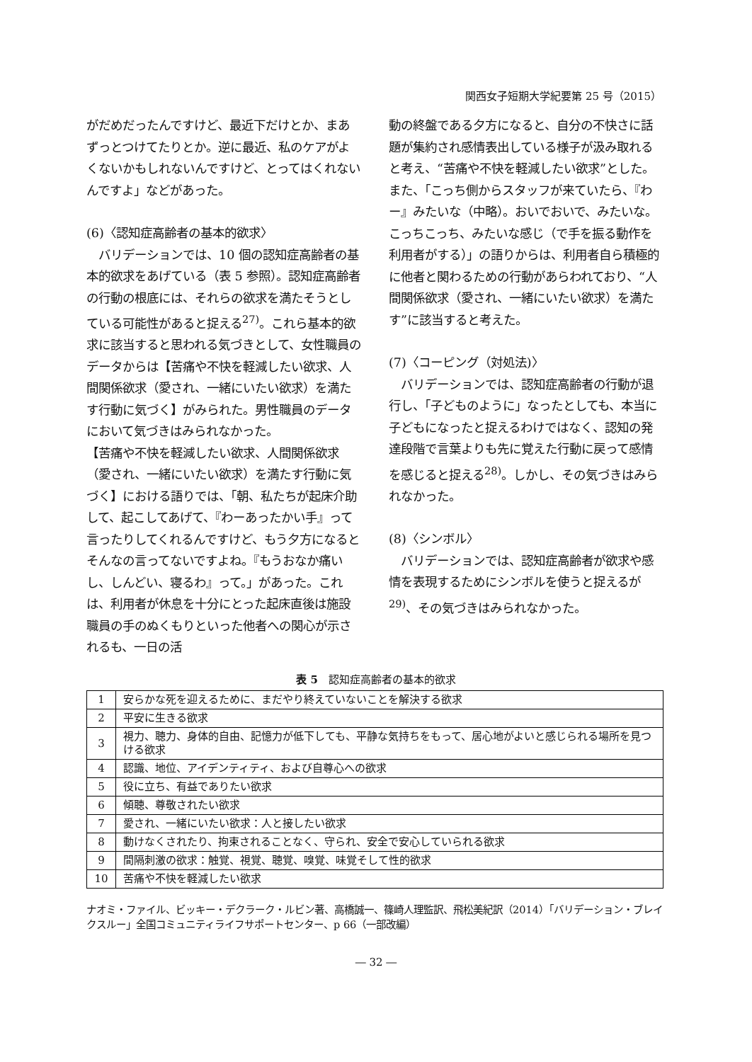関西女子短期大学紀要第 25 号（2015）
がだめだったんですけど、最近下だけとか、まあずっとつけてたりとか。逆に最近、私のケアがよくないかもしれないんですけど、とってはくれないんですよ」などがあった。
(6)〈認知症高齢者の基本的欲求〉
　バリデーションでは、10 個の認知症高齢者の基本的欲求をあげている（表 5 参照）。認知症高齢者の行動の根底には、それらの欲求を満たそうとしている可能性があると捉える<sup>27)</sup>。これら基本的欲求に該当すると思われる気づきとして、女性職員のデータからは【苦痛や不快を軽減したい欲求、人間関係欲求（愛され、一緒にいたい欲求）を満たす行動に気づく】がみられた。男性職員のデータにおいて気づきはみられなかった。
【苦痛や不快を軽減したい欲求、人間関係欲求（愛され、一緒にいたい欲求）を満たす行動に気づく】における語りでは、「朝、私たちが起床介助して、起こしてあげて、『わーあったかい手』って言ったりしてくれるんですけど、もう夕方になるとそんなの言ってないですよね。『もうおなか痛いし、しんどい、寝るわ』って。」があった。これは、利用者が休息を十分にとった起床直後は施設職員の手のぬくもりといった他者への関心が示されるも、一日の活
動の終盤である夕方になると、自分の不快さに話題が集約され感情表出している様子が汲み取れると考え、“苦痛や不快を軽減したい欲求”とした。また、「こっち側からスタッフが来ていたら、『わー』みたいな（中略）。おいでおいで、みたいな。こっちこっち、みたいな感じ（で手を振る動作を利用者がする）」の語りからは、利用者自ら積極的に他者と関わるための行動があらわれており、“人間関係欲求（愛され、一緒にいたい欲求）を満たす”に該当すると考えた。
(7)〈コーピング（対処法)〉
　バリデーションでは、認知症高齢者の行動が退行し、「子どものように」なったとしても、本当に子どもになったと捉えるわけではなく、認知の発達段階で言葉よりも先に覚えた行動に戻って感情を感じると捉える<sup>28)</sup>。しかし、その気づきはみられなかった。
(8)〈シンボル〉
　バリデーションでは、認知症高齢者が欲求や感情を表現するためにシンボルを使うと捉えるが<sup>29)</sup>、その気づきはみられなかった。
表 5　認知症高齢者の基本的欲求
| 1 | 安らかな死を迎えるために、まだやり終えていないことを解決する欲求 |
| 2 | 平安に生きる欲求 |
| 3 | 視力、聴力、身体的自由、記憶力が低下しても、平静な気持ちをもって、居心地がよいと感じられる場所を見つける欲求 |
| 4 | 認識、地位、アイデンティティ、および自尊心への欲求 |
| 5 | 役に立ち、有益でありたい欲求 |
| 6 | 傾聴、尊敬されたい欲求 |
| 7 | 愛され、一緒にいたい欲求：人と接したい欲求 |
| 8 | 動けなくされたり、拘束されることなく、守られ、安全で安心していられる欲求 |
| 9 | 間隔刺激の欲求：触覚、視覚、聴覚、嗅覚、味覚そして性的欲求 |
| 10 | 苦痛や不快を軽減したい欲求 |
ナオミ・ファイル、ビッキー・デクラーク・ルビン著、高橋誠一、篠崎人理監訳、飛松美紀訳（2014）「バリデーション・ブレイクスルー」全国コミュニティライフサポートセンター、p 66（一部改編）
― 32 ―